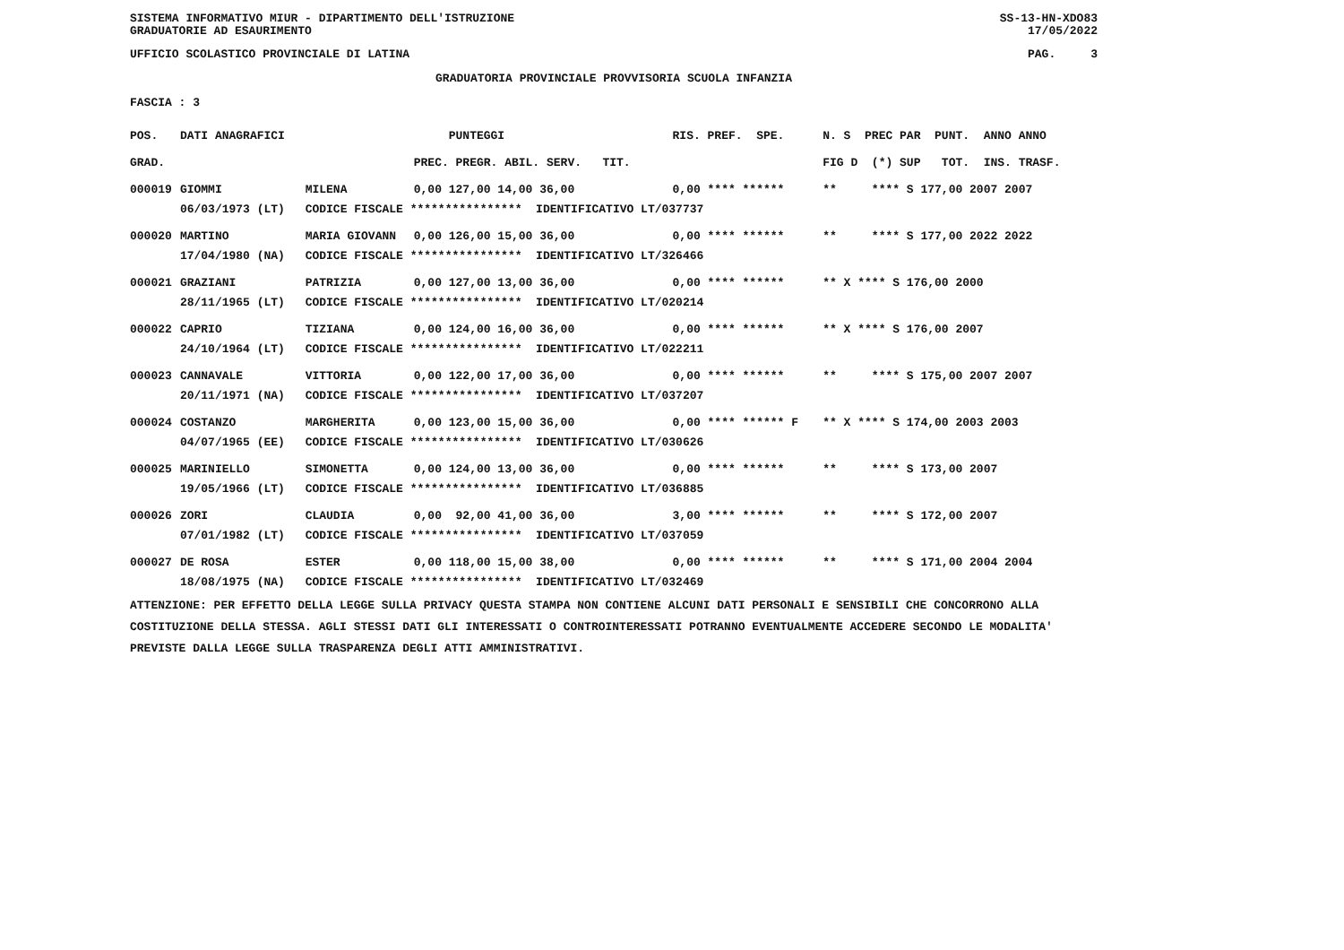SISTEMA INFORMATIVO MIUR - DIPARTIMENTO DELL'ISTRUZIONE SS-13-HN-XDO83
GRADUATORIE AD ESAURIMENTO 17/05/2022
UFFICIO SCOLASTICO PROVINCIALE DI LATINA PAG. 3
GRADUATORIA PROVINCIALE PROVVISORIA SCUOLA INFANZIA
FASCIA : 3
| POS. | DATI ANAGRAFICI | | PUNTEGGI | RIS. PREF. SPE. | N. S PREC PAR PUNT. ANNO ANNO |
| --- | --- | --- | --- | --- | --- |
| GRAD. | | | PREC. PREGR. ABIL. SERV. TIT. | | FIG D (*) SUP TOT. INS. TRASF. |
| 000019 | GIOMMI | MILENA | 0,00 127,00 14,00 36,00 | 0,00 **** ****** | ** **** S 177,00 2007 2007 |
| | 06/03/1973 (LT) | CODICE FISCALE **************** IDENTIFICATIVO LT/037737 | | | |
| 000020 | MARTINO | MARIA GIOVANN | 0,00 126,00 15,00 36,00 | 0,00 **** ****** | ** **** S 177,00 2022 2022 |
| | 17/04/1980 (NA) | CODICE FISCALE **************** IDENTIFICATIVO LT/326466 | | | |
| 000021 | GRAZIANI | PATRIZIA | 0,00 127,00 13,00 36,00 | 0,00 **** ****** | ** X **** S 176,00 2000 |
| | 28/11/1965 (LT) | CODICE FISCALE **************** IDENTIFICATIVO LT/020214 | | | |
| 000022 | CAPRIO | TIZIANA | 0,00 124,00 16,00 36,00 | 0,00 **** ****** | ** X **** S 176,00 2007 |
| | 24/10/1964 (LT) | CODICE FISCALE **************** IDENTIFICATIVO LT/022211 | | | |
| 000023 | CANNAVALE | VITTORIA | 0,00 122,00 17,00 36,00 | 0,00 **** ****** | ** **** S 175,00 2007 2007 |
| | 20/11/1971 (NA) | CODICE FISCALE **************** IDENTIFICATIVO LT/037207 | | | |
| 000024 | COSTANZO | MARGHERITA | 0,00 123,00 15,00 36,00 | 0,00 **** ****** F | ** X **** S 174,00 2003 2003 |
| | 04/07/1965 (EE) | CODICE FISCALE **************** IDENTIFICATIVO LT/030626 | | | |
| 000025 | MARINIELLO | SIMONETTA | 0,00 124,00 13,00 36,00 | 0,00 **** ****** | ** **** S 173,00 2007 |
| | 19/05/1966 (LT) | CODICE FISCALE **************** IDENTIFICATIVO LT/036885 | | | |
| 000026 | ZORI | CLAUDIA | 0,00 92,00 41,00 36,00 | 3,00 **** ****** | ** **** S 172,00 2007 |
| | 07/01/1982 (LT) | CODICE FISCALE **************** IDENTIFICATIVO LT/037059 | | | |
| 000027 | DE ROSA | ESTER | 0,00 118,00 15,00 38,00 | 0,00 **** ****** | ** **** S 171,00 2004 2004 |
| | 18/08/1975 (NA) | CODICE FISCALE **************** IDENTIFICATIVO LT/032469 | | | |
ATTENZIONE: PER EFFETTO DELLA LEGGE SULLA PRIVACY QUESTA STAMPA NON CONTIENE ALCUNI DATI PERSONALI E SENSIBILI CHE CONCORRONO ALLA COSTITUZIONE DELLA STESSA. AGLI STESSI DATI GLI INTERESSATI O CONTROINTERESSATI POTRANNO EVENTUALMENTE ACCEDERE SECONDO LE MODALITA' PREVISTE DALLA LEGGE SULLA TRASPARENZA DEGLI ATTI AMMINISTRATIVI.